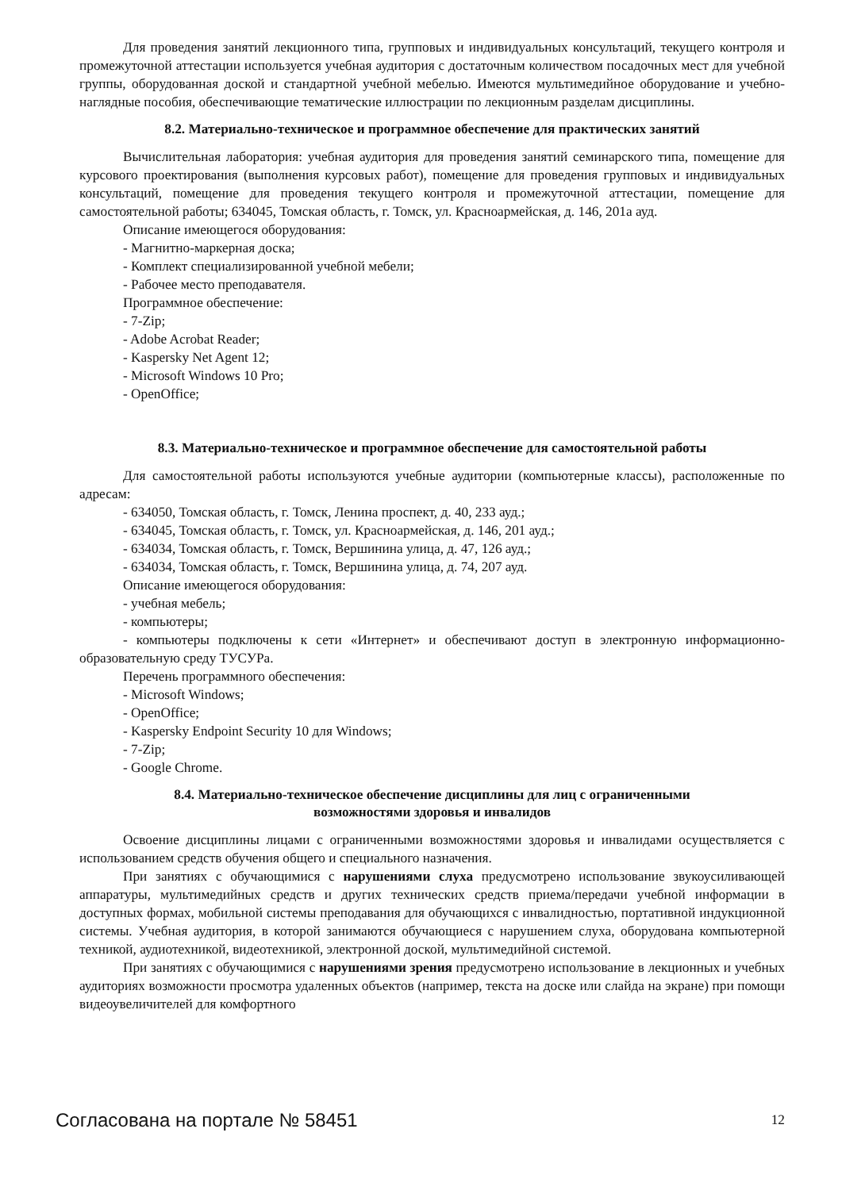Для проведения занятий лекционного типа, групповых и индивидуальных консультаций, текущего контроля и промежуточной аттестации используется учебная аудитория с достаточным количеством посадочных мест для учебной группы, оборудованная доской и стандартной учебной мебелью. Имеются мультимедийное оборудование и учебно-наглядные пособия, обеспечивающие тематические иллюстрации по лекционным разделам дисциплины.
8.2. Материально-техническое и программное обеспечение для практических занятий
Вычислительная лаборатория: учебная аудитория для проведения занятий семинарского типа, помещение для курсового проектирования (выполнения курсовых работ), помещение для проведения групповых и индивидуальных консультаций, помещение для проведения текущего контроля и промежуточной аттестации, помещение для самостоятельной работы; 634045, Томская область, г. Томск, ул. Красноармейская, д. 146, 201а ауд.
Описание имеющегося оборудования:
- Магнитно-маркерная доска;
- Комплект специализированной учебной мебели;
- Рабочее место преподавателя.
Программное обеспечение:
- 7-Zip;
- Adobe Acrobat Reader;
- Kaspersky Net Agent 12;
- Microsoft Windows 10 Pro;
- OpenOffice;
8.3. Материально-техническое и программное обеспечение для самостоятельной работы
Для самостоятельной работы используются учебные аудитории (компьютерные классы), расположенные по адресам:
- 634050, Томская область, г. Томск, Ленина проспект, д. 40, 233 ауд.;
- 634045, Томская область, г. Томск, ул. Красноармейская, д. 146, 201 ауд.;
- 634034, Томская область, г. Томск, Вершинина улица, д. 47, 126 ауд.;
- 634034, Томская область, г. Томск, Вершинина улица, д. 74, 207 ауд.
Описание имеющегося оборудования:
- учебная мебель;
- компьютеры;
- компьютеры подключены к сети «Интернет» и обеспечивают доступ в электронную информационно-образовательную среду ТУСУРа.
Перечень программного обеспечения:
- Microsoft Windows;
- OpenOffice;
- Kaspersky Endpoint Security 10 для Windows;
- 7-Zip;
- Google Chrome.
8.4. Материально-техническое обеспечение дисциплины для лиц с ограниченными
возможностями здоровья и инвалидов
Освоение дисциплины лицами с ограниченными возможностями здоровья и инвалидами осуществляется с использованием средств обучения общего и специального назначения.
При занятиях с обучающимися с нарушениями слуха предусмотрено использование звукоусиливающей аппаратуры, мультимедийных средств и других технических средств приема/передачи учебной информации в доступных формах, мобильной системы преподавания для обучающихся с инвалидностью, портативной индукционной системы. Учебная аудитория, в которой занимаются обучающиеся с нарушением слуха, оборудована компьютерной техникой, аудиотехникой, видеотехникой, электронной доской, мультимедийной системой.
При занятиях с обучающимися с нарушениями зрения предусмотрено использование в лекционных и учебных аудиториях возможности просмотра удаленных объектов (например, текста на доске или слайда на экране) при помощи видеоувеличителей для комфортного
Согласована на портале № 58451 12